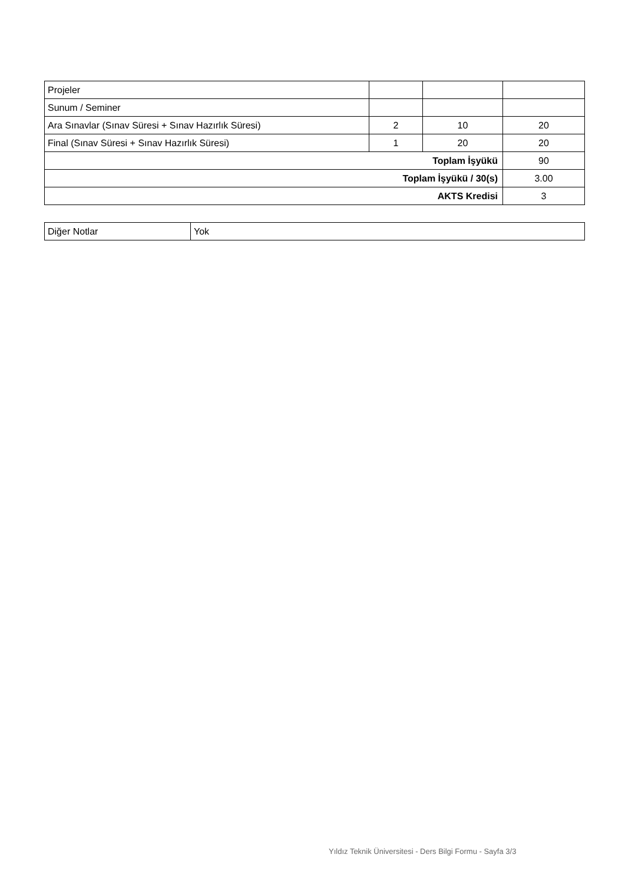| Projeler | | | |
| Sunum / Seminer | | | |
| Ara Sınavlar (Sınav Süresi + Sınav Hazırlık Süresi) | 2 | 10 | 20 |
| Final (Sınav Süresi + Sınav Hazırlık Süresi) | 1 | 20 | 20 |
| Toplam İşyükü | | | 90 |
| Toplam İşyükü / 30(s) | | | 3.00 |
| AKTS Kredisi | | | 3 |
| Diğer Notlar | Yok |
Yıldız Teknik Üniversitesi - Ders Bilgi Formu - Sayfa 3/3